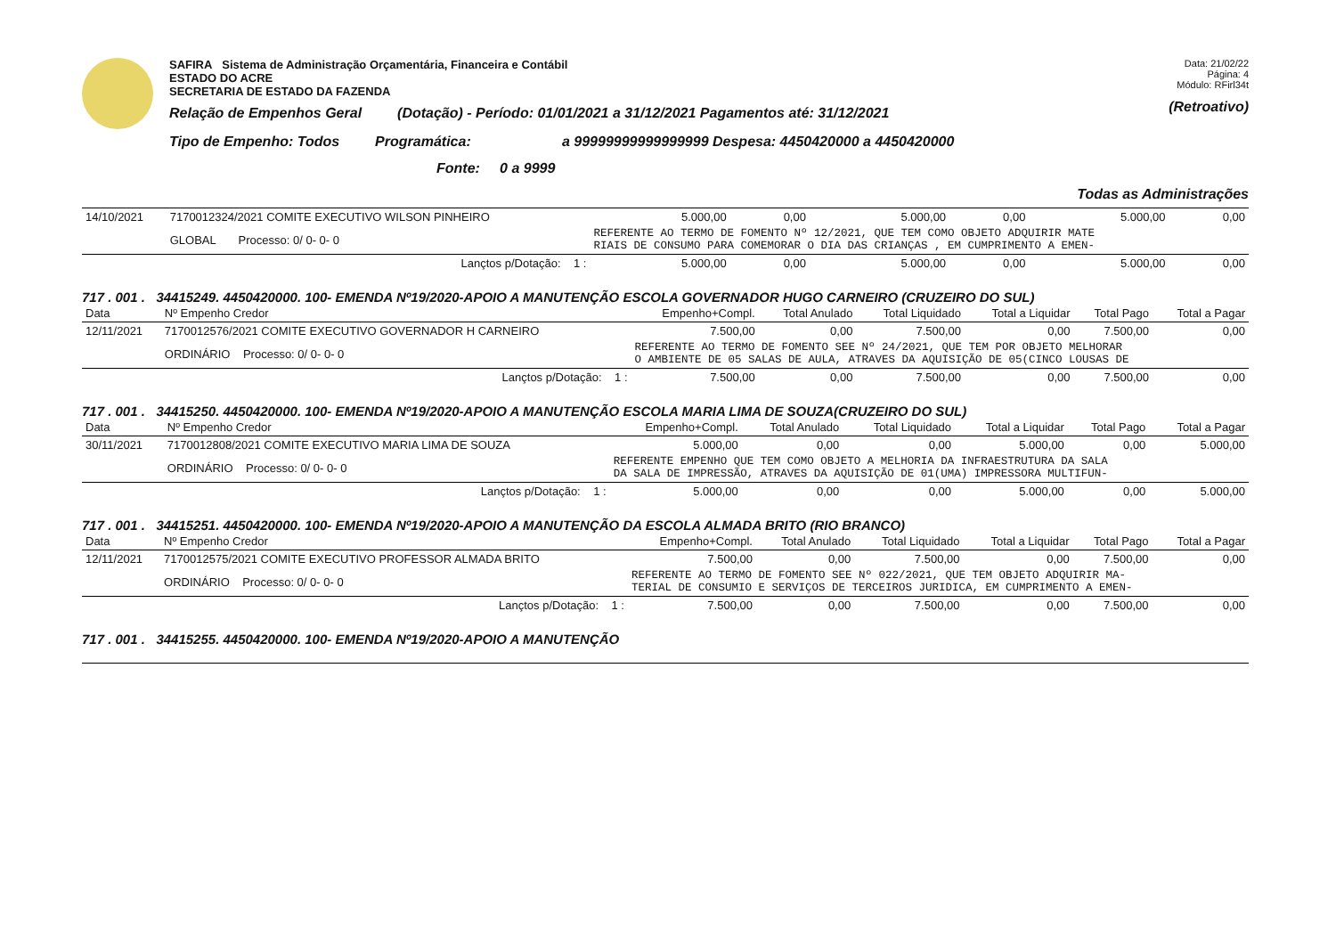SAFIRA Sistema de Administração Orçamentária, Financeira e Contábil
ESTADO DO ACRE
SECRETARIA DE ESTADO DA FAZENDA
Relação de Empenhos Geral (Dotação) - Período: 01/01/2021 a 31/12/2021 Pagamentos até: 31/12/2021
Tipo de Empenho: Todos Programática: a 99999999999999999 Despesa: 4450420000 a 4450420000
Fonte: 0 a 9999
Data: 21/02/22
Página: 4
Módulo: RFirl34t
(Retroativo)
Todas as Administrações
| 14/10/2021 | 7170012324/2021 COMITE EXECUTIVO WILSON PINHEIRO | 5.000,00 | 0,00 | 5.000,00 | 0,00 | 5.000,00 | 0,00 |
| | GLOBAL Processo: 0/ 0- 0- 0 | REFERENTE AO TERMO DE FOMENTO Nº 12/2021, QUE TEM COMO OBJETO ADQUIRIR MATE RIAIS DE CONSUMO PARA COMEMORAR O DIA DAS CRIANÇAS , EM CUMPRIMENTO A EMEN- | | | | | |
| | Lançtos p/Dotação: 1 : | 5.000,00 | 0,00 | 5.000,00 | 0,00 | 5.000,00 | 0,00 |
717 . 001 . 34415249. 4450420000. 100- EMENDA Nº19/2020-APOIO A MANUTENÇÃO ESCOLA GOVERNADOR HUGO CARNEIRO (CRUZEIRO DO SUL)
| Data | Nº Empenho Credor | Empenho+Compl. | Total Anulado | Total Liquidado | Total a Liquidar | Total Pago | Total a Pagar |
| --- | --- | --- | --- | --- | --- | --- | --- |
| 12/11/2021 | 7170012576/2021 COMITE EXECUTIVO GOVERNADOR H CARNEIRO | 7.500,00 | 0,00 | 7.500,00 | 0,00 | 7.500,00 | 0,00 |
| | ORDINÁRIO Processo: 0/ 0- 0- 0 | REFERENTE AO TERMO DE FOMENTO SEE Nº 24/2021, QUE TEM POR OBJETO MELHORAR O AMBIENTE DE 05 SALAS DE AULA, ATRAVES DA AQUISIÇÃO DE 05(CINCO LOUSAS DE | | | | | |
| | Lançtos p/Dotação: 1 : | 7.500,00 | 0,00 | 7.500,00 | 0,00 | 7.500,00 | 0,00 |
717 . 001 . 34415250. 4450420000. 100- EMENDA Nº19/2020-APOIO A MANUTENÇÃO ESCOLA MARIA LIMA DE SOUZA(CRUZEIRO DO SUL)
| Data | Nº Empenho Credor | Empenho+Compl. | Total Anulado | Total Liquidado | Total a Liquidar | Total Pago | Total a Pagar |
| --- | --- | --- | --- | --- | --- | --- | --- |
| 30/11/2021 | 7170012808/2021 COMITE EXECUTIVO MARIA LIMA DE SOUZA | 5.000,00 | 0,00 | 0,00 | 5.000,00 | 0,00 | 5.000,00 |
| | ORDINÁRIO Processo: 0/ 0- 0- 0 | REFERENTE EMPENHO QUE TEM COMO OBJETO A MELHORIA DA INFRAESTRUTURA DA SALA DA SALA DE IMPRESSÃO, ATRAVES DA AQUISIÇÃO DE 01(UMA) IMPRESSORA MULTIFUN- | | | | | |
| | Lançtos p/Dotação: 1 : | 5.000,00 | 0,00 | 0,00 | 5.000,00 | 0,00 | 5.000,00 |
717 . 001 . 34415251. 4450420000. 100- EMENDA Nº19/2020-APOIO A MANUTENÇÃO DA ESCOLA ALMADA BRITO (RIO BRANCO)
| Data | Nº Empenho Credor | Empenho+Compl. | Total Anulado | Total Liquidado | Total a Liquidar | Total Pago | Total a Pagar |
| --- | --- | --- | --- | --- | --- | --- | --- |
| 12/11/2021 | 7170012575/2021 COMITE EXECUTIVO PROFESSOR ALMADA BRITO | 7.500,00 | 0,00 | 7.500,00 | 0,00 | 7.500,00 | 0,00 |
| | ORDINÁRIO Processo: 0/ 0- 0- 0 | REFERENTE AO TERMO DE FOMENTO SEE Nº 022/2021, QUE TEM OBJETO ADQUIRIR MA- TERIAL DE CONSUMIO E SERVIÇOS DE TERCEIROS JURIDICA, EM CUMPRIMENTO A EMEN- | | | | | |
| | Lançtos p/Dotação: 1 : | 7.500,00 | 0,00 | 7.500,00 | 0,00 | 7.500,00 | 0,00 |
717 . 001 . 34415255. 4450420000. 100- EMENDA Nº19/2020-APOIO A MANUTENÇÃO